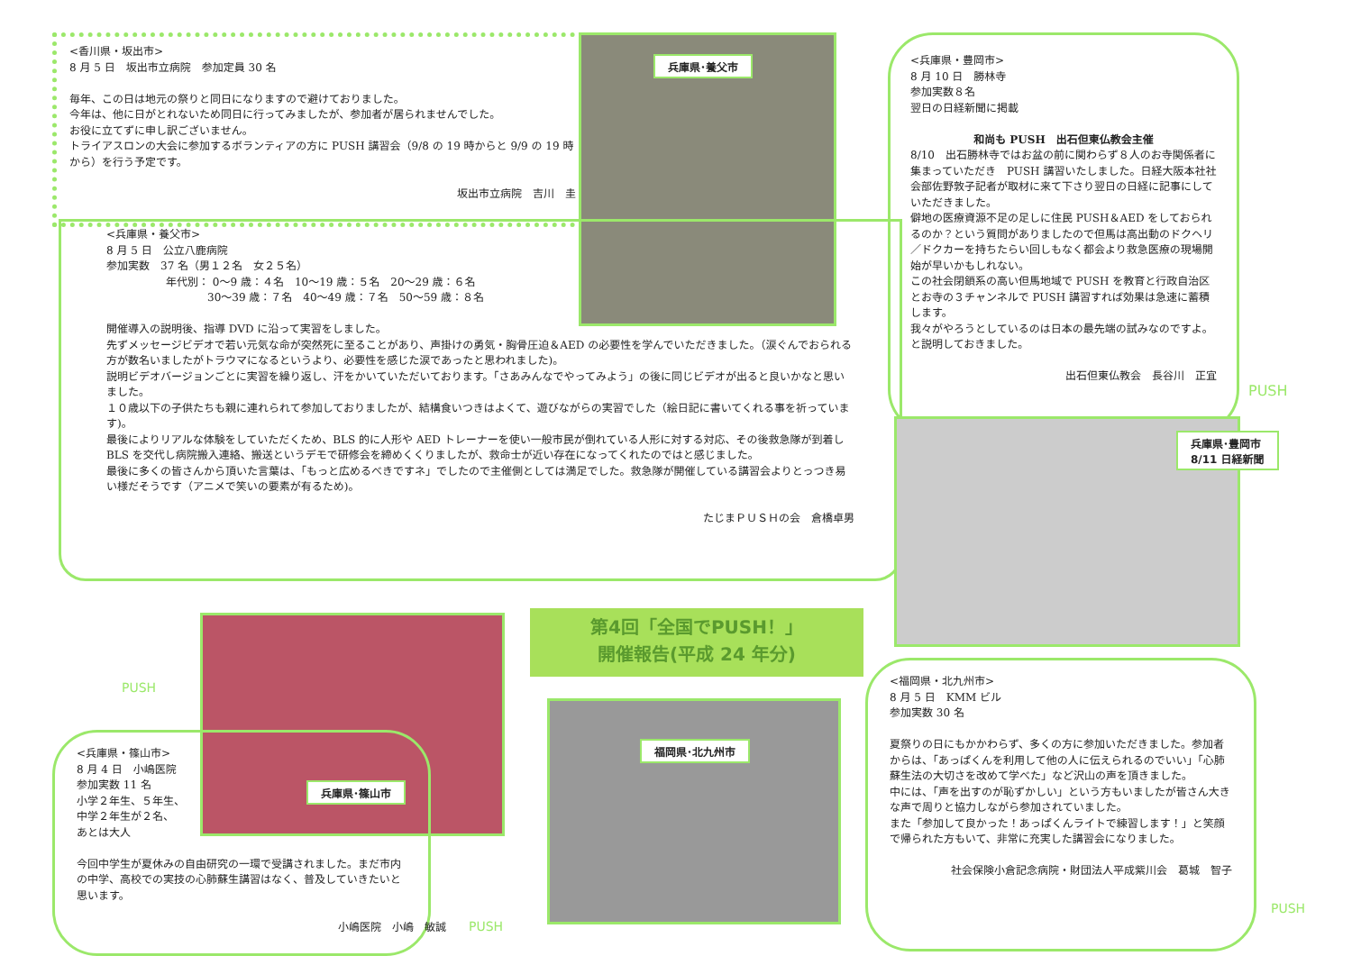<香川県・坂出市>
8 月 5 日　坂出市立病院　参加定員 30 名
毎年、この日は地元の祭りと同日になりますので避けておりました。
今年は、他に日がとれないため同日に行ってみましたが、参加者が居られませんでした。
お役に立てずに申し訳ございません。
トライアスロンの大会に参加するボランティアの方に PUSH 講習会（9/8 の 19 時からと 9/9 の 19 時から）を行う予定です。
坂出市立病院　吉川　圭
兵庫県･養父市
<兵庫県・養父市>
8 月 5 日　公立八鹿病院
参加実数　37 名（男１２名　女２５名）
年代別： 0〜9 歳：４名　10〜19 歳：５名　20〜29 歳：６名
30〜39 歳：７名　40〜49 歳：７名　50〜59 歳：８名
開催導入の説明後、指導 DVD に沿って実習をしました。
先ずメッセージビデオで若い元気な命が突然死に至ることがあり、声掛けの勇気・胸骨圧迫＆AED の必要性を学んでいただきました。（涙ぐんでおられる方が数名いましたがトラウマになるというより、必要性を感じた涙であったと思われました)。
説明ビデオバージョンごとに実習を繰り返し、汗をかいていただいております。「さあみんなでやってみよう」の後に同じビデオが出ると良いかなと思いました。
１０歳以下の子供たちも親に連れられて参加しておりましたが、結構食いつきはよくて、遊びながらの実習でした（絵日記に書いてくれる事を祈っています)。
最後によりリアルな体験をしていただくため、BLS 的に人形や AED トレーナーを使い一般市民が倒れている人形に対する対応、その後救急隊が到着し BLS を交代し病院搬入連絡、搬送というデモで研修会を締めくくりましたが、救命士が近い存在になってくれたのではと感じました。
最後に多くの皆さんから頂いた言葉は、「もっと広めるべきですネ」でしたので主催側としては満足でした。救急隊が開催している講習会よりとっつき易い様だそうです（アニメで笑いの要素が有るため)。
たじまＰＵＳＨの会　倉橋卓男
<兵庫県・豊岡市>
8 月 10 日　勝林寺
参加実数８名
翌日の日経新聞に掲載
和尚も PUSH　出石但東仏教会主催
8/10　出石勝林寺ではお盆の前に関わらず８人のお寺関係者に集まっていただき　PUSH 講習いたしました。日経大阪本社社会部佐野敦子記者が取材に来て下さり翌日の日経に記事にしていただきました。
僻地の医療資源不足の足しに住民 PUSH＆AED をしておられるのか？という質問がありましたので但馬は高出動のドクヘリ／ドクカーを持ちたらい回しもなく都会より救急医療の現場開始が早いかもしれない。
この社会閉鎖系の高い但馬地域で PUSH を教育と行政自治区とお寺の３チャンネルで PUSH 講習すれば効果は急速に蓄積します。
我々がやろうとしているのは日本の最先端の試みなのですよ。と説明しておきました。
出石但東仏教会　長谷川　正宜
PUSH
兵庫県･豊岡市
8/11 日経新聞
PUSH
兵庫県･篠山市
第4回「全国でPUSH！」
開催報告(平成 24 年分)
福岡県･北九州市
<兵庫県・篠山市>
8 月 4 日　小嶋医院
参加実数 11 名
小学２年生、５年生、
中学２年生が２名、
あとは大人
今回中学生が夏休みの自由研究の一環で受講されました。まだ市内の中学、高校での実技の心肺蘇生講習はなく、普及していきたいと思います。
小嶋医院　小嶋　敏誠
PUSH
<福岡県・北九州市>
8 月 5 日　KMM ビル
参加実数 30 名
夏祭りの日にもかかわらず、多くの方に参加いただきました。参加者からは、「あっぱくんを利用して他の人に伝えられるのでいい」「心肺蘇生法の大切さを改めて学べた」など沢山の声を頂きました。
中には、「声を出すのが恥ずかしい」という方もいましたが皆さん大きな声で周りと協力しながら参加されていました。
また「参加して良かった！あっぱくんライトで練習します！」と笑顔で帰られた方もいて、非常に充実した講習会になりました。
社会保険小倉記念病院・財団法人平成紫川会　葛城　智子
PUSH